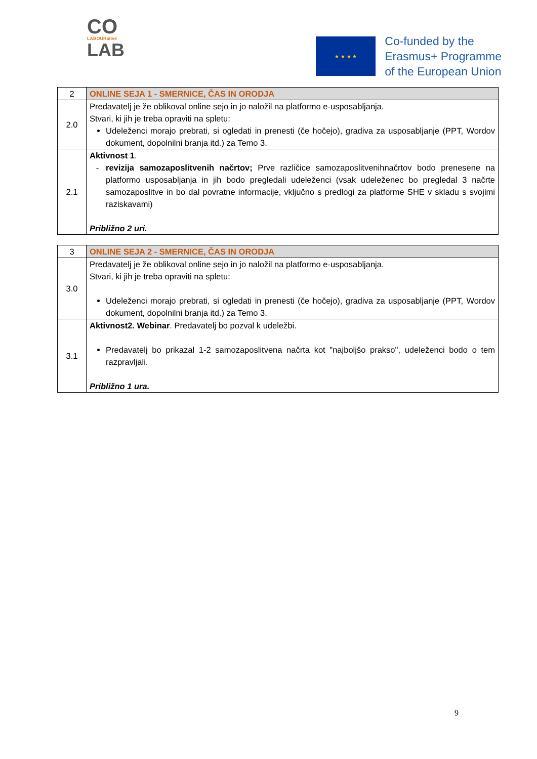CO
LABOURative
LAB
★ ★ ★ ★
Co-funded by the
Erasmus+ Programme
of the European Union
| 2 | ONLINE SEJA 1 - SMERNICE, ČAS IN ORODJA |
| 2.0 | Predavatelj je že oblikoval online sejo in jo naložil na platformo e-usposabljanja. Stvari, ki jih je treba opraviti na spletu: Udeleženci morajo prebrati, si ogledati in prenesti (če hočejo), gradiva za usposabljanje (PPT, Wordov dokument, dopolnilni branja itd.) za Temo 3. |
| 2.1 | Aktivnost 1 . revizija samozaposlitvenih načrtov; Prve različice samozaposlitvenihnačrtov bodo prenesene na platformo usposabljanja in jih bodo pregledali udeleženci (vsak udeleženec bo pregledal 3 načrte samozaposlitve in bo dal povratne informacije, vključno s predlogi za platforme SHE v skladu s svojimi raziskavami) Približno 2 uri. |
| 3 | ONLINE SEJA 2 - SMERNICE, ČAS IN ORODJA |
| 3.0 | Predavatelj je že oblikoval online sejo in jo naložil na platformo e-usposabljanja. Stvari, ki jih je treba opraviti na spletu: Udeleženci morajo prebrati, si ogledati in prenesti (če hočejo), gradiva za usposabljanje (PPT, Wordov dokument, dopolnilni branja itd.) za Temo 3. |
| 3.1 | Aktivnost2. Webinar . Predavatelj bo pozval k udeležbi. Predavatelj bo prikazal 1-2 samozaposlitvena načrta kot "najboljšo prakso", udeleženci bodo o tem razpravljali. Približno 1 ura. |
9